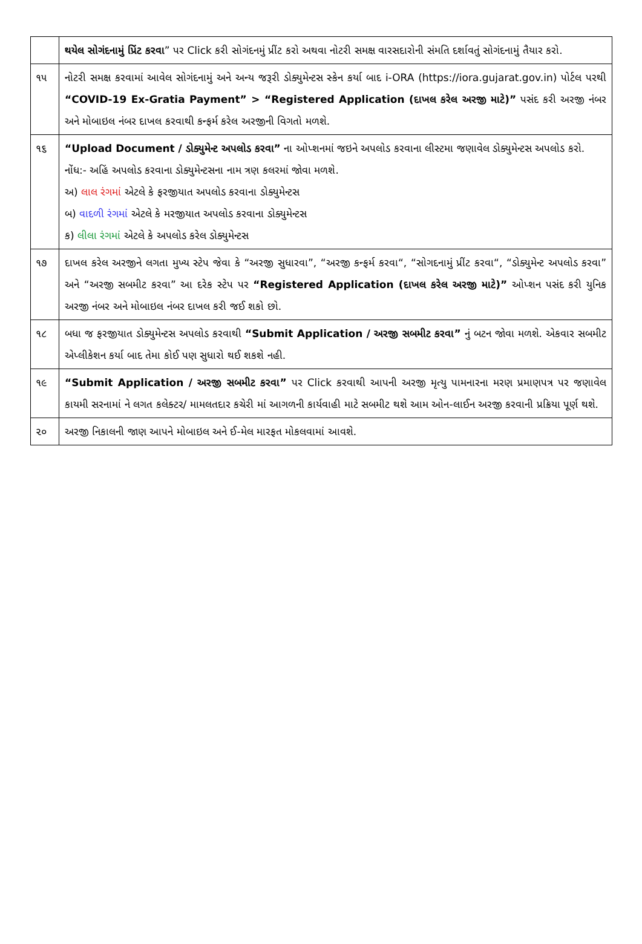| | થયેલ સોગંદનામું પ્રિંટ કરવા ” પર Click કરી સોગંદનમું પ્રીંટ કરો અથવા નોટરી સમક્ષ વારસદારોની સંમતિ દર્શાવતું સોગંદનામું તૈયાર કરો. |
| ૧૫ | નોટરી સમક્ષ કરવામાં આવેલ સોગંદનામું અને અન્ય જરૂરી ડોક્યુમેન્ટસ સ્કેન કર્યા બાદ i-ORA (https://iora.gujarat.gov.in) પોર્ટલ પરથી “COVID-19 Ex-Gratia Payment” > “Registered Application (દાખલ કરેલ અરજી માટે)” પસંદ કરી અરજી નંબર અને મોબાઇલ નંબર દાખલ કરવાથી કન્ફર્મ કરેલ અરજીની વિગતો મળશે. |
| ૧૬ | “Upload Document / ડોક્યુમેન્ટ અપલોડ કરવા” ના ઓપ્શનમાં જઇને અપલોડ કરવાના લીસ્ટમા જણાવેલ ડોક્યુમેન્ટસ અપલોડ કરો. નોંધ:- અહિં અપલોડ કરવાના ડોક્યુમેન્ટસના નામ ત્રણ કલરમાં જોવા મળશે. અ) લાલ રંગમાં એટલે કે ફરજીયાત અપલોડ કરવાના ડોક્યુમેન્ટસ બ) વાદળી રંગમાં એટલે કે મરજીયાત અપલોડ કરવાના ડોક્યુમેન્ટસ ક) લીલા રંગમાં એટલે કે અપલોડ કરેલ ડોક્યુમેન્ટસ |
| ૧૭ | દાખલ કરેલ અરજીને લગતા મુખ્ય સ્ટેપ જેવા કે “અરજી સુધારવા”, “અરજી કન્ફર્મ કરવા“, “સોગદનામું પ્રીંટ કરવા“, “ડોક્યુમેન્ટ અપલોડ કરવા” અને “અરજી સબમીટ કરવા” આ દરેક સ્ટેપ પર “Registered Application (દાખલ કરેલ અરજી માટે)” ઓપ્શન પસંદ કરી યુનિક અરજી નંબર અને મોબાઇલ નંબર દાખલ કરી જઈ શકો છો. |
| ૧૮ | બધા જ ફરજીયાત ડોક્યુમેન્ટસ અપલોડ કરવાથી “Submit Application / અરજી સબમીટ કરવા” નું બટન જોવા મળશે. એકવાર સબમીટ એપ્લીકેશન કર્યા બાદ તેમા કોઈ પણ સુધારો થઈ શકશે નહી. |
| ૧૯ | “Submit Application / અરજી સબમીટ કરવા” પર Click કરવાથી આપની અરજી મૃત્યુ પામનારના મરણ પ્રમાણપત્ર પર જણાવેલ કાયમી સરનામાં ને લગત કલેક્ટર/ મામલતદાર કચેરી માં આગળની કાર્યવાહી માટે સબમીટ થશે આમ ઓન-લાઈન અરજી કરવાની પ્રક્રિયા પૂર્ણ થશે. |
| ૨૦ | અરજી નિકાલની જાણ આપને મોબાઇલ અને ઈ-મેલ મારફત મોકલવામાં આવશે. |